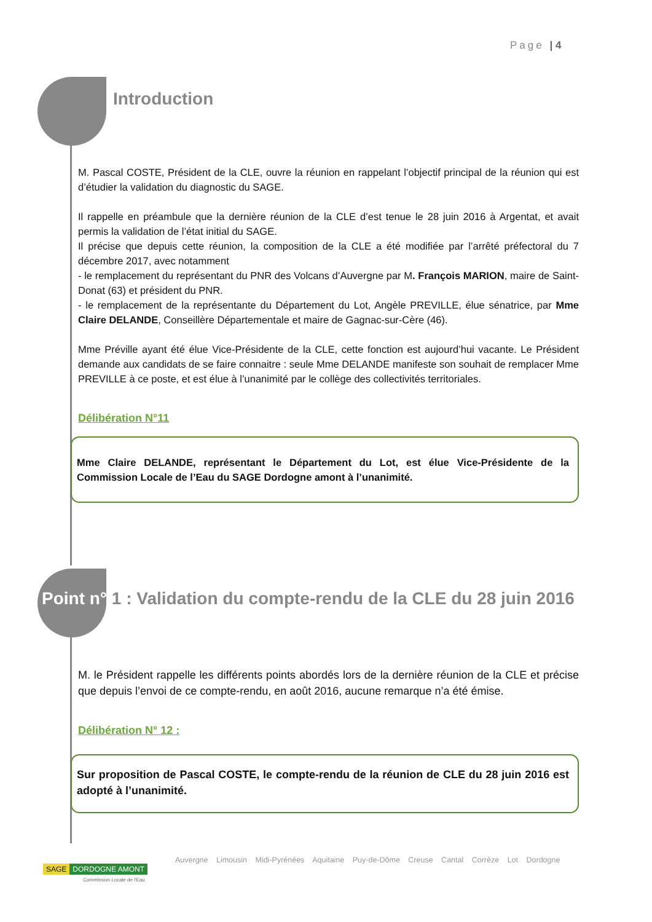Page | 4
Introduction
M. Pascal COSTE, Président de la CLE, ouvre la réunion en rappelant l’objectif principal de la réunion qui est d’étudier la validation du diagnostic du SAGE.
Il rappelle en préambule que la dernière réunion de la CLE d’est tenue le 28 juin 2016 à Argentat, et avait permis la validation de l’état initial du SAGE.
Il précise que depuis cette réunion, la composition de la CLE a été modifiée par l’arrêté préfectoral du 7 décembre 2017, avec notamment
- le remplacement du représentant du PNR des Volcans d’Auvergne par M. François MARION, maire de Saint-Donat (63) et président du PNR.
- le remplacement de la représentante du Département du Lot, Angèle PREVILLE, élue sénatrice, par Mme Claire DELANDE, Conseillère Départementale et maire de Gagnac-sur-Cère (46).
Mme Préville ayant été élue Vice-Présidente de la CLE, cette fonction est aujourd’hui vacante. Le Président demande aux candidats de se faire connaitre : seule Mme DELANDE manifeste son souhait de remplacer Mme PREVILLE à ce poste, et est élue à l’unanimité par le collège des collectivités territoriales.
Délibération N°11
Mme Claire DELANDE, représentant le Département du Lot, est élue Vice-Présidente de la Commission Locale de l’Eau du SAGE Dordogne amont à l’unanimité.
Point n° 1 : Validation du compte-rendu de la CLE du 28 juin 2016
M. le Président rappelle les différents points abordés lors de la dernière réunion de la CLE et précise que depuis l’envoi de ce compte-rendu, en août 2016, aucune remarque n’a été émise.
Délibération N° 12 :
Sur proposition de Pascal COSTE, le compte-rendu de la réunion de CLE du 28 juin 2016 est adopté à l’unanimité.
SAGE DORDOGNE AMONT
Commission Locale de l'Eau
Auvergne Limousin Midi-Pyrénées Aquitaine Puy-de-Dôme Creuse Cantal Corrèze Lot Dordogne